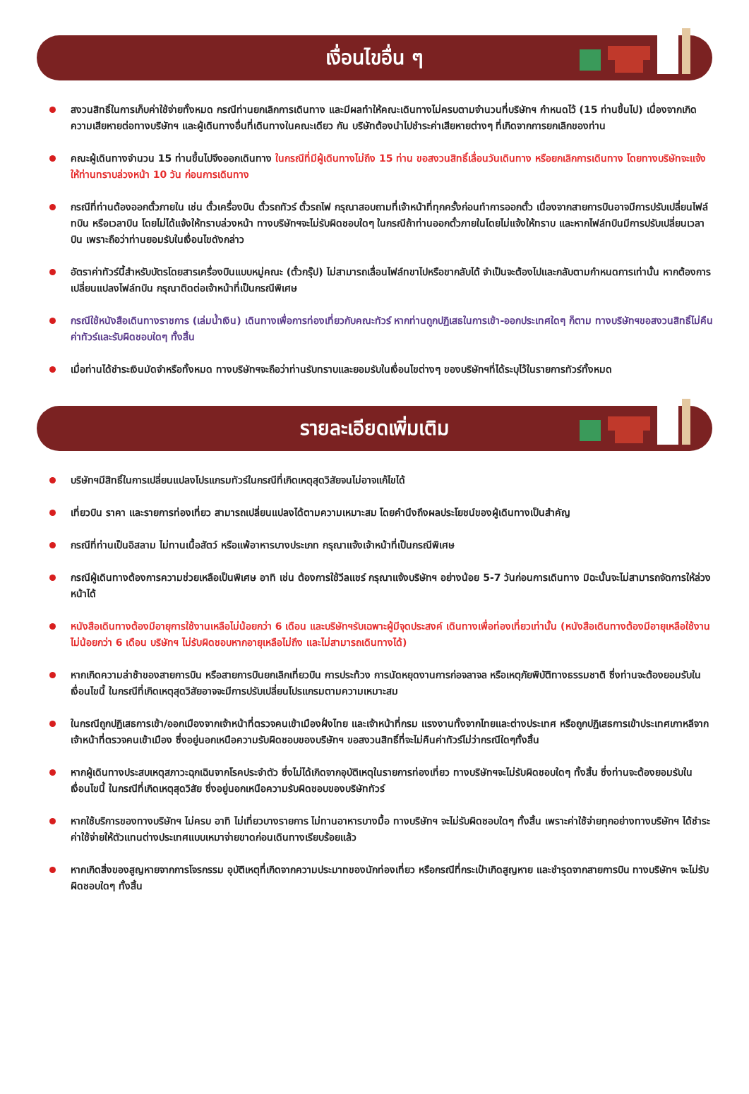เงื่อนไขอื่น ๆ
สงวนสิทธิ์ในการเก็บค่าใช้จ่ายทั้งหมด กรณีท่านยกเลิกการเดินทาง และมีผลทำให้คณะเดินทางไม่ครบตามจำนวนที่บริษัทฯ กำหนดไว้ (15 ท่านขึ้นไป) เนื่องจากเกิดความเสียหายต่อทางบริษัทฯ และผู้เดินทางอื่นที่เดินทางในคณะเดียว กัน บริษัทต้องนำไปชำระค่าเสียหายต่างๆ ที่เกิดจากการยกเลิกของท่าน
คณะผู้เดินทางจำนวน 15 ท่านขึ้นไปจึงออกเดินทาง ในกรณีที่มีผู้เดินทางไม่ถึง 15 ท่าน ขอสงวนสิทธิ์เลื่อนวันเดินทาง หรือยกเลิกการเดินทาง โดยทางบริษัทจะแจ้งให้ท่านทราบล่วงหน้า 10 วัน ก่อนการเดินทาง
กรณีที่ท่านต้องออกตั๋วภายใน เช่น ตั๋วเครื่องบิน ตั๋วรถทัวร์ ตั๋วรถไฟ กรุณาสอบถามที่เจ้าหน้าที่ทุกครั้งก่อนทำการออกตั๋ว เนื่องจากสายการบินอาจมีการปรับเปลี่ยนไฟล์ทบิน หรือเวลาบิน โดยไม่ได้แจ้งให้ทราบล่วงหน้า ทางบริษัทฯจะไม่รับผิดชอบใดๆ ในกรณีถ้าท่านออกตั๋วภายในโดยไม่แจ้งให้ทราบ และหากไฟล์ทบินมีการปรับเปลี่ยนเวลาบิน เพราะถือว่าท่านยอมรับในเงื่อนไขดังกล่าว
อัตราค่าทัวร์นี้สำหรับบัตรโดยสารเครื่องบินแบบหมู่คณะ (ตั๋วกรุ๊ป) ไม่สามารถเลื่อนไฟล์ทขาไปหรือขากลับได้ จำเป็นจะต้องไปและกลับตามกำหนดการเท่านั้น หากต้องการเปลี่ยนแปลงไฟล์ทบิน กรุณาติดต่อเจ้าหน้าที่เป็นกรณีพิเศษ
กรณีใช้หนังสือเดินทางราชการ (เล่มน้ำเงิน) เดินทางเพื่อการท่องเที่ยวกับคณะทัวร์ หากท่านถูกปฏิเสธในการเข้า-ออกประเทศใดๆ ก็ตาม ทางบริษัทฯขอสงวนสิทธิ์ไม่คืนค่าทัวร์และรับผิดชอบใดๆ ทั้งสิ้น
เมื่อท่านได้ชำระเงินมัดจำหรือทั้งหมด ทางบริษัทฯจะถือว่าท่านรับทราบและยอมรับในเงื่อนไขต่างๆ ของบริษัทฯที่ได้ระบุไว้ในรายการทัวร์ทั้งหมด
รายละเอียดเพิ่มเติม
บริษัทฯมีสิทธิ์ในการเปลี่ยนแปลงโปรแกรมทัวร์ในกรณีที่เกิดเหตุสุดวิสัยจนไม่อาจแก้ไขได้
เที่ยวบิน ราคา และรายการท่องเที่ยว สามารถเปลี่ยนแปลงได้ตามความเหมาะสม โดยคำนึงถึงผลประโยชน์ของผู้เดินทางเป็นสำคัญ
กรณีที่ท่านเป็นอิสลาม ไม่ทานเนื้อสัตว์ หรือแพ้อาหารบางประเภท กรุณาแจ้งเจ้าหน้าที่เป็นกรณีพิเศษ
กรณีผู้เดินทางต้องการความช่วยเหลือเป็นพิเศษ อาทิ เช่น ต้องการใช้วีลแชร์ กรุณาแจ้งบริษัทฯ อย่างน้อย 5-7 วันก่อนการเดินทาง มิฉะนั้นจะไม่สามารถจัดการให้ล่วงหน้าได้
หนังสือเดินทางต้องมีอายุการใช้งานเหลือไม่น้อยกว่า 6 เดือน และบริษัทฯรับเฉพาะผู้มีจุดประสงค์ เดินทางเพื่อท่องเที่ยวเท่านั้น (หนังสือเดินทางต้องมีอายุเหลือใช้งานไม่น้อยกว่า 6 เดือน บริษัทฯ ไม่รับผิดชอบหากอายุเหลือไม่ถึง และไม่สามารถเดินทางได้)
หากเกิดความล่าช้าของสายการบิน หรือสายการบินยกเลิกเที่ยวบิน การประท้วง การนัดหยุดงานการก่อจลาจล หรือเหตุภัยพิบัติทางธรรมชาติ ซึ่งท่านจะต้องยอมรับในเงื่อนไขนี้ ในกรณีที่เกิดเหตุสุดวิสัยอาจจะมีการปรับเปลี่ยนโปรแกรมตามความเหมาะสม
ในกรณีถูกปฏิเสธการเข้า/ออกเมืองจากเจ้าหน้าที่ตรวจคนเข้าเมืองฝั่งไทย และเจ้าหน้าที่กรม แรงงานทั้งจากไทยและต่างประเทศ หรือถูกปฏิเสธการเข้าประเทศเกาหลีจากเจ้าหน้าที่ตรวจคนเข้าเมือง ซึ่งอยู่นอกเหนือความรับผิดชอบของบริษัทฯ ขอสงวนสิทธิ์ที่จะไม่คืนค่าทัวร์ไม่ว่ากรณีใดๆทั้งสิ้น
หากผู้เดินทางประสบเหตุสภาวะฉุกเฉินจากโรคประจำตัว ซึ่งไม่ได้เกิดจากอุบัติเหตุในรายการท่องเที่ยว ทางบริษัทฯจะไม่รับผิดชอบใดๆ ทั้งสิ้น ซึ่งท่านจะต้องยอมรับในเงื่อนไขนี้ ในกรณีที่เกิดเหตุสุดวิสัย ซึ่งอยู่นอกเหนือความรับผิดชอบของบริษัททัวร์
หากใช้บริการของทางบริษัทฯ ไม่ครบ อาทิ ไม่เที่ยวบางรายการ ไม่ทานอาหารบางมื้อ ทางบริษัทฯ จะไม่รับผิดชอบใดๆ ทั้งสิ้น เพราะค่าใช้จ่ายทุกอย่างทางบริษัทฯ ได้ชำระค่าใช้จ่ายให้ตัวแทนต่างประเทศแบบเหมาจ่ายขาดก่อนเดินทางเรียบร้อยแล้ว
หากเกิดสิ่งของสูญหายจากการโจรกรรม อุบัติเหตุที่เกิดจากความประมาทของนักท่องเที่ยว หรือกรณีที่กระเป๋าเกิดสูญหาย และชำรุดจากสายการบิน ทางบริษัทฯ จะไม่รับผิดชอบใดๆ ทั้งสิ้น